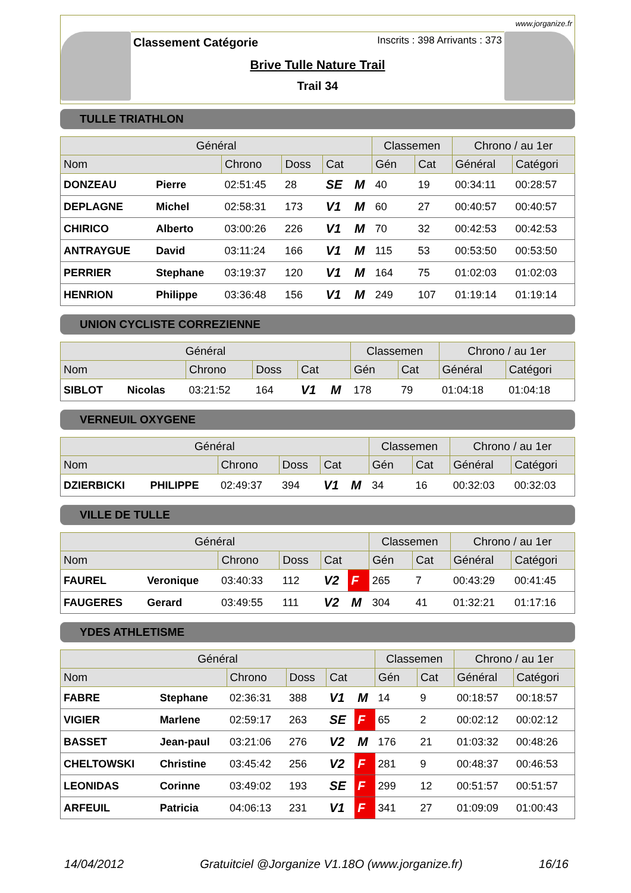www.jorganize.fr
Classement Catégorie
Inscrits : 398 Arrivants : 373
Brive Tulle Nature Trail
Trail 34
TULLE TRIATHLON
| Général | | | | | | Classemen | | Chrono / au 1er | |
| --- | --- | --- | --- | --- | --- | --- | --- | --- | --- |
| Nom | | Chrono | Doss | Cat | | Gén | Cat | Général | Catégori |
| DONZEAU | Pierre | 02:51:45 | 28 | SE | M | 40 | 19 | 00:34:11 | 00:28:57 |
| DEPLAGNE | Michel | 02:58:31 | 173 | V1 | M | 60 | 27 | 00:40:57 | 00:40:57 |
| CHIRICO | Alberto | 03:00:26 | 226 | V1 | M | 70 | 32 | 00:42:53 | 00:42:53 |
| ANTRAYGUE | David | 03:11:24 | 166 | V1 | M | 115 | 53 | 00:53:50 | 00:53:50 |
| PERRIER | Stephane | 03:19:37 | 120 | V1 | M | 164 | 75 | 01:02:03 | 01:02:03 |
| HENRION | Philippe | 03:36:48 | 156 | V1 | M | 249 | 107 | 01:19:14 | 01:19:14 |
UNION CYCLISTE CORREZIENNE
| Général | | | | | | Classemen | | Chrono / au 1er | |
| --- | --- | --- | --- | --- | --- | --- | --- | --- | --- |
| Nom | | Chrono | Doss | Cat | | Gén | Cat | Général | Catégori |
| SIBLOT | Nicolas | 03:21:52 | 164 | V1 | M | 178 | 79 | 01:04:18 | 01:04:18 |
VERNEUIL OXYGENE
| Général | | | | | | Classemen | | Chrono / au 1er | |
| --- | --- | --- | --- | --- | --- | --- | --- | --- | --- |
| Nom | | Chrono | Doss | Cat | | Gén | Cat | Général | Catégori |
| DZIERBICKI | PHILIPPE | 02:49:37 | 394 | V1 | M | 34 | 16 | 00:32:03 | 00:32:03 |
VILLE DE TULLE
| Général | | | | | | Classemen | | Chrono / au 1er | |
| --- | --- | --- | --- | --- | --- | --- | --- | --- | --- |
| Nom | | Chrono | Doss | Cat | | Gén | Cat | Général | Catégori |
| FAUREL | Veronique | 03:40:33 | 112 | V2 | F | 265 | 7 | 00:43:29 | 00:41:45 |
| FAUGERES | Gerard | 03:49:55 | 111 | V2 | M | 304 | 41 | 01:32:21 | 01:17:16 |
YDES ATHLETISME
| Général | | | | | | Classemen | | Chrono / au 1er | |
| --- | --- | --- | --- | --- | --- | --- | --- | --- | --- |
| Nom | | Chrono | Doss | Cat | | Gén | Cat | Général | Catégori |
| FABRE | Stephane | 02:36:31 | 388 | V1 | M | 14 | 9 | 00:18:57 | 00:18:57 |
| VIGIER | Marlene | 02:59:17 | 263 | SE | F | 65 | 2 | 00:02:12 | 00:02:12 |
| BASSET | Jean-paul | 03:21:06 | 276 | V2 | M | 176 | 21 | 01:03:32 | 00:48:26 |
| CHELTOWSKI | Christine | 03:45:42 | 256 | V2 | F | 281 | 9 | 00:48:37 | 00:46:53 |
| LEONIDAS | Corinne | 03:49:02 | 193 | SE | F | 299 | 12 | 00:51:57 | 00:51:57 |
| ARFEUIL | Patricia | 04:06:13 | 231 | V1 | F | 341 | 27 | 01:09:09 | 01:00:43 |
14/04/2012 Gratuitciel @Jorganize V1.18O (www.jorganize.fr) 16/16